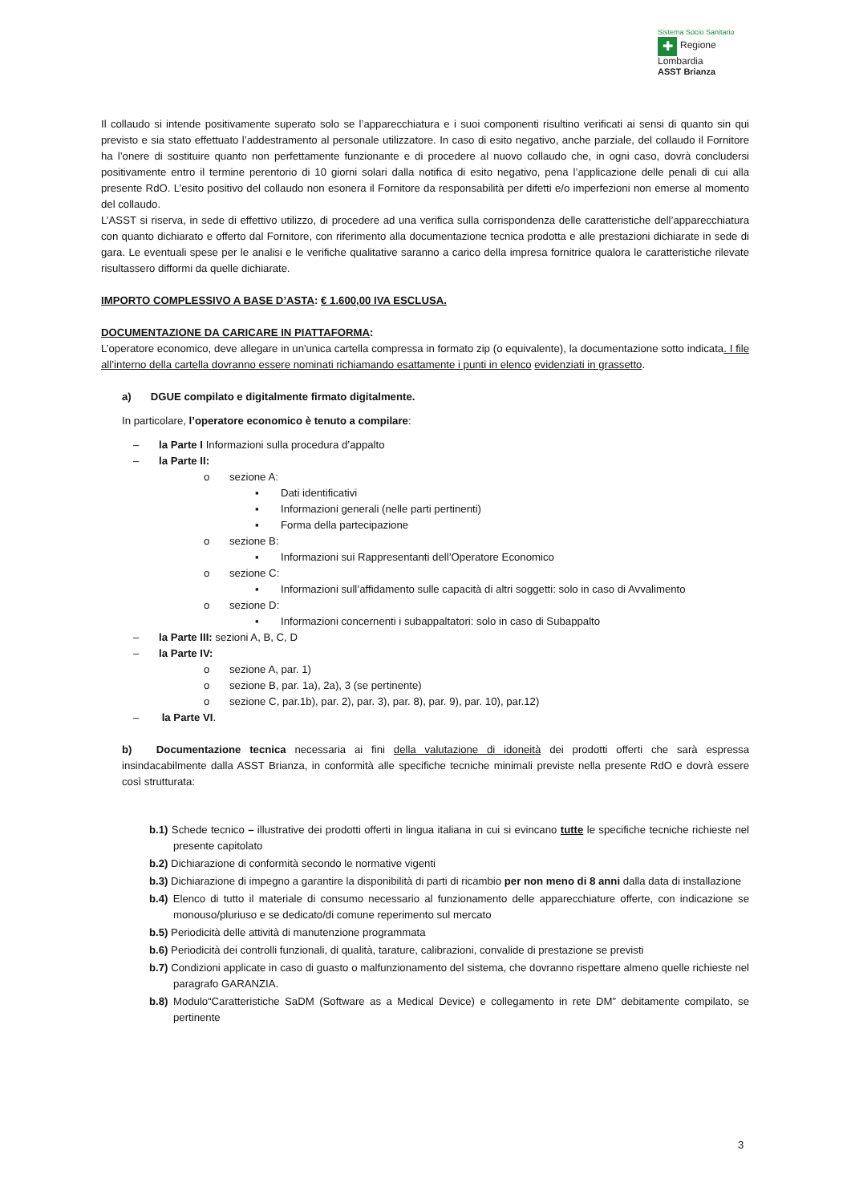Sistema Socio Sanitario
✚ Regione
Lombardia
ASST Brianza
Il collaudo si intende positivamente superato solo se l’apparecchiatura e i suoi componenti risultino verificati ai sensi di quanto sin qui previsto e sia stato effettuato l’addestramento al personale utilizzatore. In caso di esito negativo, anche parziale, del collaudo il Fornitore ha l’onere di sostituire quanto non perfettamente funzionante e di procedere al nuovo collaudo che, in ogni caso, dovrà concludersi positivamente entro il termine perentorio di 10 giorni solari dalla notifica di esito negativo, pena l’applicazione delle penali di cui alla presente RdO. L’esito positivo del collaudo non esonera il Fornitore da responsabilità per difetti e/o imperfezioni non emerse al momento del collaudo.
L’ASST si riserva, in sede di effettivo utilizzo, di procedere ad una verifica sulla corrispondenza delle caratteristiche dell’apparecchiatura con quanto dichiarato e offerto dal Fornitore, con riferimento alla documentazione tecnica prodotta e alle prestazioni dichiarate in sede di gara. Le eventuali spese per le analisi e le verifiche qualitative saranno a carico della impresa fornitrice qualora le caratteristiche rilevate risultassero difformi da quelle dichiarate.
IMPORTO COMPLESSIVO A BASE D’ASTA: € 1.600,00 IVA ESCLUSA.
DOCUMENTAZIONE DA CARICARE IN PIATTAFORMA:
L’operatore economico, deve allegare in un'unica cartella compressa in formato zip (o equivalente), la documentazione sotto indicata. I file all’interno della cartella dovranno essere nominati richiamando esattamente i punti in elenco evidenziati in grassetto.
a) DGUE compilato e digitalmente firmato digitalmente.
In particolare, l’operatore economico è tenuto a compilare:
– la Parte I Informazioni sulla procedura d’appalto
– la Parte II:
o sezione A:
▪ Dati identificativi
▪ Informazioni generali (nelle parti pertinenti)
▪ Forma della partecipazione
o sezione B:
▪ Informazioni sui Rappresentanti dell’Operatore Economico
o sezione C:
▪ Informazioni sull’affidamento sulle capacità di altri soggetti: solo in caso di Avvalimento
o sezione D:
▪ Informazioni concernenti i subappaltatori: solo in caso di Subappalto
– la Parte III: sezioni A, B, C, D
– la Parte IV:
o sezione A, par. 1)
o sezione B, par. 1a), 2a), 3 (se pertinente)
o sezione C, par.1b), par. 2), par. 3), par. 8), par. 9), par. 10), par.12)
– la Parte VI.
b) Documentazione tecnica necessaria ai fini della valutazione di idoneità dei prodotti offerti che sarà espressa insindacabilmente dalla ASST Brianza, in conformità alle specifiche tecniche minimali previste nella presente RdO e dovrà essere così strutturata:
b.1) Schede tecnico – illustrative dei prodotti offerti in lingua italiana in cui si evincano tutte le specifiche tecniche richieste nel presente capitolato
b.2) Dichiarazione di conformità secondo le normative vigenti
b.3) Dichiarazione di impegno a garantire la disponibilità di parti di ricambio per non meno di 8 anni dalla data di installazione
b.4) Elenco di tutto il materiale di consumo necessario al funzionamento delle apparecchiature offerte, con indicazione se monouso/pluriuso e se dedicato/di comune reperimento sul mercato
b.5) Periodicità delle attività di manutenzione programmata
b.6) Periodicità dei controlli funzionali, di qualità, tarature, calibrazioni, convalide di prestazione se previsti
b.7) Condizioni applicate in caso di guasto o malfunzionamento del sistema, che dovranno rispettare almeno quelle richieste nel paragrafo GARANZIA.
b.8) Modulo“Caratteristiche SaDM (Software as a Medical Device) e collegamento in rete DM” debitamente compilato, se pertinente
3